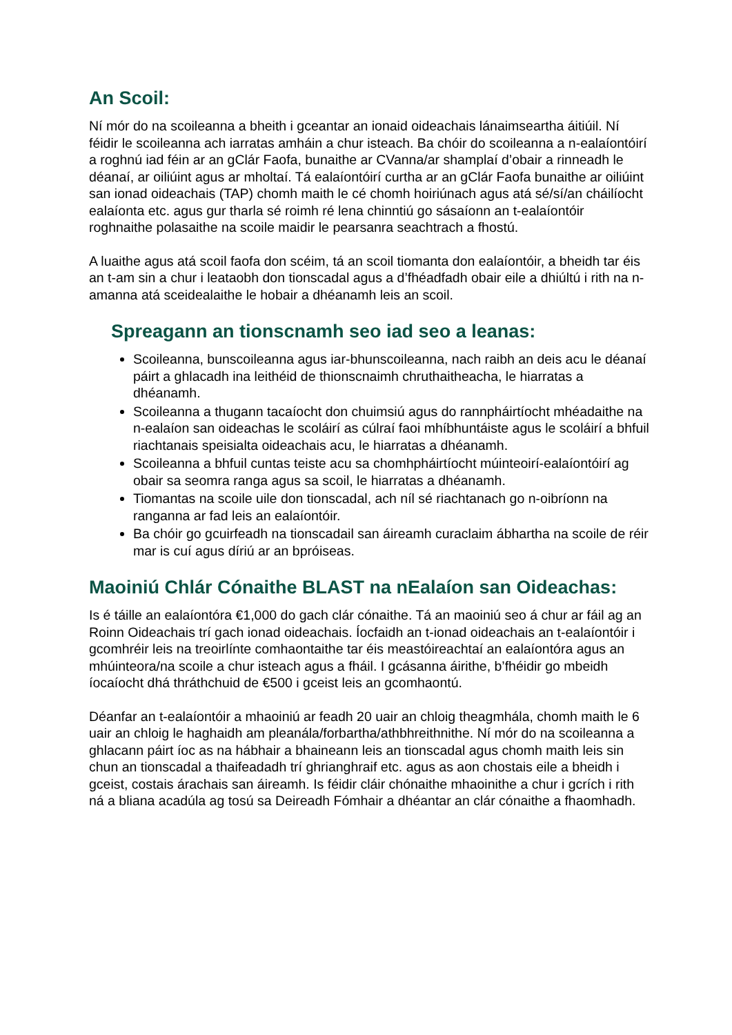An Scoil:
Ní mór do na scoileanna a bheith i gceantar an ionaid oideachais lánaimseartha áitiúil. Ní féidir le scoileanna ach iarratas amháin a chur isteach. Ba chóir do scoileanna a n-ealaíontóirí a roghnú iad féin ar an gClár Faofa, bunaithe ar CVanna/ar shamplaí d’obair a rinneadh le déanaí, ar oiliúint agus ar mholtaí. Tá ealaíontóirí curtha ar an gClár Faofa bunaithe ar oiliúint san ionad oideachais (TAP) chomh maith le cé chomh hoiriúnach agus atá sé/sí/an cháilíocht ealaíonta etc. agus gur tharla sé roimh ré lena chinntiú go sásaíonn an t-ealaíontóir roghnaithe polasaithe na scoile maidir le pearsanra seachtrach a fhostú.
A luaithe agus atá scoil faofa don scéim, tá an scoil tiomanta don ealaíontóir, a bheidh tar éis an t-am sin a chur i leataobh don tionscadal agus a d’fhéadfadh obair eile a dhiúltú i rith na n-amanna atá sceidealaithe le hobair a dhéanamh leis an scoil.
Spreagann an tionscnamh seo iad seo a leanas:
Scoileanna, bunscoileanna agus iar-bhunscoileanna, nach raibh an deis acu le déanaí páirt a ghlacadh ina leithéid de thionscnaimh chruthaitheacha, le hiarratas a dhéanamh.
Scoileanna a thugann tacaíocht don chuimsiú agus do rannpháirtíocht mhéadaithe na n-ealaíon san oideachas le scoláirí as cúlraí faoi mhíbhuntáiste agus le scoláirí a bhfuil riachtanais speisialta oideachais acu, le hiarratas a dhéanamh.
Scoileanna a bhfuil cuntas teiste acu sa chomhpháirtíocht múinteoirí-ealaíontóirí ag obair sa seomra ranga agus sa scoil, le hiarratas a dhéanamh.
Tiomantas na scoile uile don tionscadal, ach níl sé riachtanach go n-oibríonn na ranganna ar fad leis an ealaíontóir.
Ba chóir go gcuirfeadh na tionscadail san áireamh curaclaim ábhartha na scoile de réir mar is cuí agus díriú ar an bpróiseas.
Maoiniú Chlár Cónaithe BLAST na nEalaíon san Oideachas:
Is é táille an ealaíontóra €1,000 do gach clár cónaithe. Tá an maoiniú seo á chur ar fáil ag an Roinn Oideachais trí gach ionad oideachais. Íocfaidh an t-ionad oideachais an t-ealaíontóir i gcomhréir leis na treoirlínte comhaontaithe tar éis meastóireachtaí an ealaíontóra agus an mhúinteora/na scoile a chur isteach agus a fháil. I gcásanna áirithe, b’fhéidir go mbeidh íocaíocht dhá thráthchuid de €500 i gceist leis an gcomhaontú.
Déanfar an t-ealaíontóir a mhaoiniú ar feadh 20 uair an chloig theagmhála, chomh maith le 6 uair an chloig le haghaidh am pleanála/forbartha/athbhreithnithe. Ní mór do na scoileanna a ghlacann páirt íoc as na hábhair a bhaineann leis an tionscadal agus chomh maith leis sin chun an tionscadal a thaifeadadh trí ghrianghraif etc. agus as aon chostais eile a bheidh i gceist, costais árachais san áireamh. Is féidir cláir chónaithe mhaoinithe a chur i gcrích i rith ná a bliana acadúla ag tosú sa Deireadh Fómhair a dhéantar an clár cónaithe a fhaomhadh.